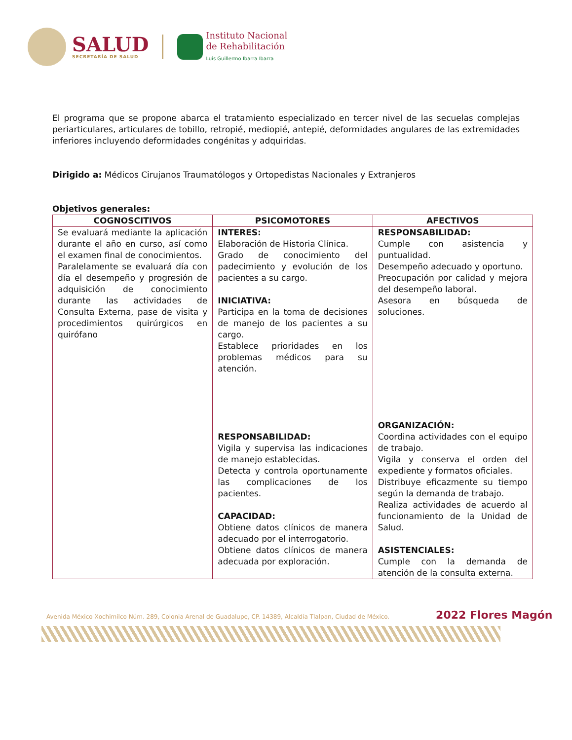SALUD
SECRETARÍA DE SALUD
Instituto Nacional
de Rehabilitación
Luis Guillermo Ibarra Ibarra
El programa que se propone abarca el tratamiento especializado en tercer nivel de las secuelas complejas periarticulares, articulares de tobillo, retropié, mediopié, antepié, deformidades angulares de las extremidades inferiores incluyendo deformidades congénitas y adquiridas.
Dirigido a: Médicos Cirujanos Traumatólogos y Ortopedistas Nacionales y Extranjeros
Objetivos generales:
| COGNOSCITIVOS | PSICOMOTORES | AFECTIVOS |
| --- | --- | --- |
| Se evaluará mediante la aplicación durante el año en curso, así como el examen final de conocimientos. Paralelamente se evaluará día con día el desempeño y progresión de adquisición de conocimiento durante las actividades de Consulta Externa, pase de visita y procedimientos quirúrgicos en quirófano | INTERES: Elaboración de Historia Clínica. Grado de conocimiento del padecimiento y evolución de los pacientes a su cargo. INICIATIVA: Participa en la toma de decisiones de manejo de los pacientes a su cargo. Establece prioridades en los problemas médicos para su atención. RESPONSABILIDAD: Vigila y supervisa las indicaciones de manejo establecidas. Detecta y controla oportunamente las complicaciones de los pacientes. CAPACIDAD: Obtiene datos clínicos de manera adecuado por el interrogatorio. Obtiene datos clínicos de manera adecuada por exploración. | RESPONSABILIDAD: Cumple con asistencia y puntualidad. Desempeño adecuado y oportuno. Preocupación por calidad y mejora del desempeño laboral. Asesora en búsqueda de soluciones. ORGANIZACIÓN: Coordina actividades con el equipo de trabajo. Vigila y conserva el orden del expediente y formatos oficiales. Distribuye eficazmente su tiempo según la demanda de trabajo. Realiza actividades de acuerdo al funcionamiento de la Unidad de Salud. ASISTENCIALES: Cumple con la demanda de atención de la consulta externa. |
Avenida México Xochimilco Núm. 289, Colonia Arenal de Guadalupe, CP. 14389, Alcaldía Tlalpan, Ciudad de México. 2022 Flores Magón